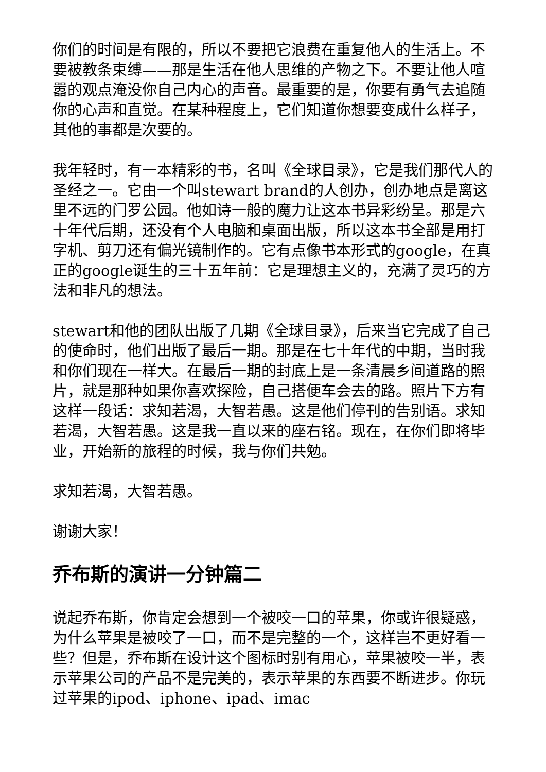你们的时间是有限的，所以不要把它浪费在重复他人的生活上。不要被教条束缚——那是生活在他人思维的产物之下。不要让他人喧嚣的观点淹没你自己内心的声音。最重要的是，你要有勇气去追随你的心声和直觉。在某种程度上，它们知道你想要变成什么样子，其他的事都是次要的。
我年轻时，有一本精彩的书，名叫《全球目录》，它是我们那代人的圣经之一。它由一个叫stewart brand的人创办，创办地点是离这里不远的门罗公园。他如诗一般的魔力让这本书异彩纷呈。那是六十年代后期，还没有个人电脑和桌面出版，所以这本书全部是用打字机、剪刀还有偏光镜制作的。它有点像书本形式的google，在真正的google诞生的三十五年前：它是理想主义的，充满了灵巧的方法和非凡的想法。
stewart和他的团队出版了几期《全球目录》，后来当它完成了自己的使命时，他们出版了最后一期。那是在七十年代的中期，当时我和你们现在一样大。在最后一期的封底上是一条清晨乡间道路的照片，就是那种如果你喜欢探险，自己搭便车会去的路。照片下方有这样一段话：求知若渴，大智若愚。这是他们停刊的告别语。求知若渴，大智若愚。这是我一直以来的座右铭。现在，在你们即将毕业，开始新的旅程的时候，我与你们共勉。
求知若渴，大智若愚。
谢谢大家！
乔布斯的演讲一分钟篇二
说起乔布斯，你肯定会想到一个被咬一口的苹果，你或许很疑惑，为什么苹果是被咬了一口，而不是完整的一个，这样岂不更好看一些？但是，乔布斯在设计这个图标时别有用心，苹果被咬一半，表示苹果公司的产品不是完美的，表示苹果的东西要不断进步。你玩过苹果的ipod、iphone、ipad、imac